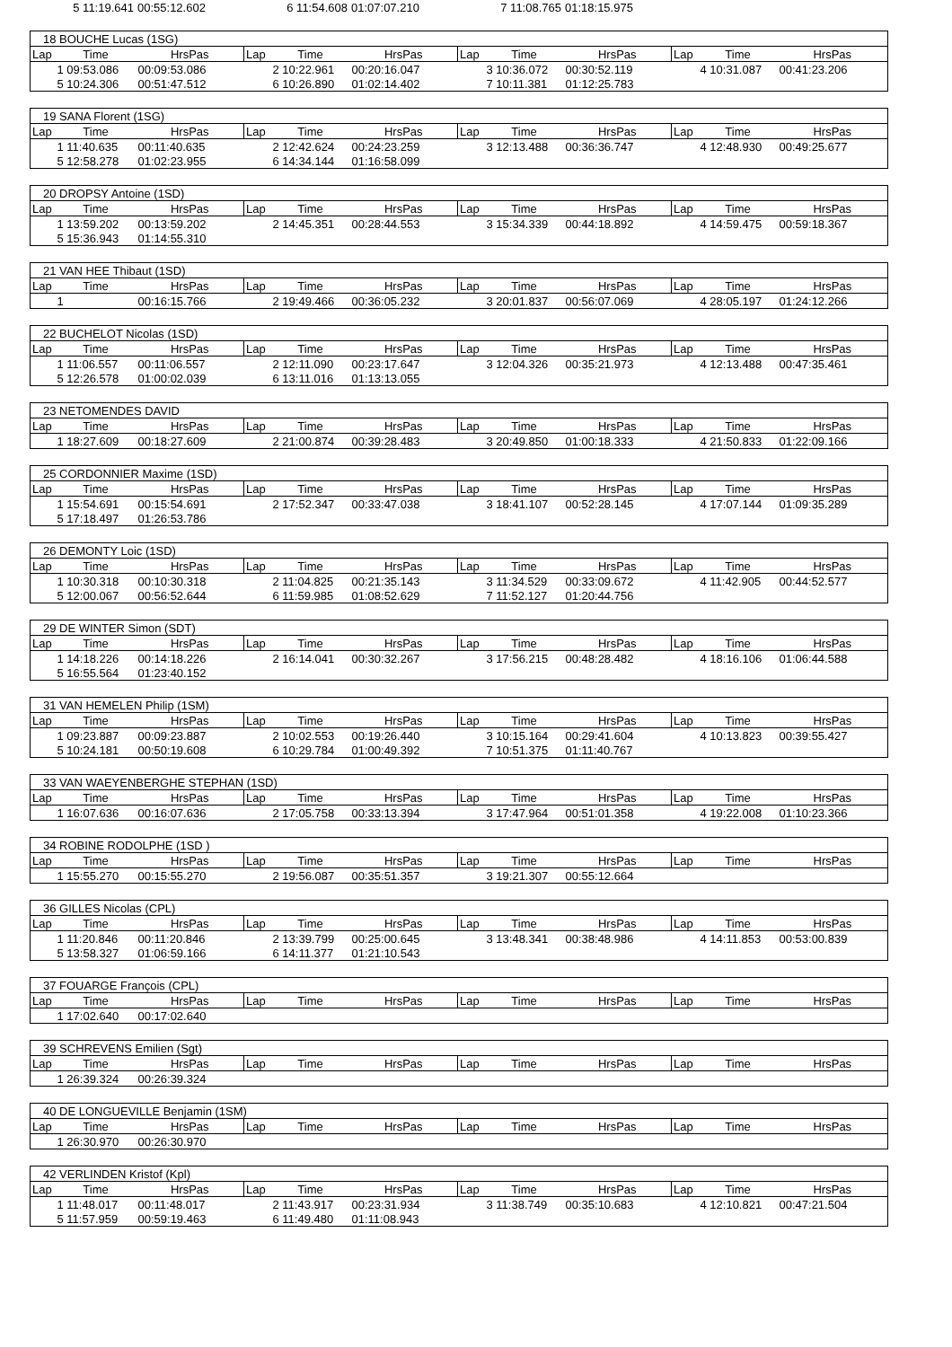| | 5 11:19.641 | 00:55:12.602 | | 6 11:54.608 | 01:07:07.210 | | 7 11:08.765 | 01:18:15.975 | |
| 18 BOUCHE Lucas (1SG) | | | | | | | | | | | |
| Lap | Time | HrsPas | Lap | Time | HrsPas | Lap | Time | HrsPas | Lap | Time | HrsPas |
| | 1 09:53.086 | 00:09:53.086 | | 2 10:22.961 | 00:20:16.047 | | 3 10:36.072 | 00:30:52.119 | | 4 10:31.087 | 00:41:23.206 |
| | 5 10:24.306 | 00:51:47.512 | | 6 10:26.890 | 01:02:14.402 | | 7 10:11.381 | 01:12:25.783 | | | |
| 19 SANA Florent (1SG) | | | | | | | | | | | |
| Lap | Time | HrsPas | Lap | Time | HrsPas | Lap | Time | HrsPas | Lap | Time | HrsPas |
| | 1 11:40.635 | 00:11:40.635 | | 2 12:42.624 | 00:24:23.259 | | 3 12:13.488 | 00:36:36.747 | | 4 12:48.930 | 00:49:25.677 |
| | 5 12:58.278 | 01:02:23.955 | | 6 14:34.144 | 01:16:58.099 | | | | | | |
| 20 DROPSY Antoine (1SD) | | | | | | | | | | | |
| Lap | Time | HrsPas | Lap | Time | HrsPas | Lap | Time | HrsPas | Lap | Time | HrsPas |
| | 1 13:59.202 | 00:13:59.202 | | 2 14:45.351 | 00:28:44.553 | | 3 15:34.339 | 00:44:18.892 | | 4 14:59.475 | 00:59:18.367 |
| | 5 15:36.943 | 01:14:55.310 | | | | | | | | | |
| 21 VAN HEE Thibaut (1SD) | | | | | | | | | | | |
| Lap | Time | HrsPas | Lap | Time | HrsPas | Lap | Time | HrsPas | Lap | Time | HrsPas |
| | 1 | 00:16:15.766 | | 2 19:49.466 | 00:36:05.232 | | 3 20:01.837 | 00:56:07.069 | | 4 28:05.197 | 01:24:12.266 |
| 22 BUCHELOT Nicolas (1SD) | | | | | | | | | | | |
| Lap | Time | HrsPas | Lap | Time | HrsPas | Lap | Time | HrsPas | Lap | Time | HrsPas |
| | 1 11:06.557 | 00:11:06.557 | | 2 12:11.090 | 00:23:17.647 | | 3 12:04.326 | 00:35:21.973 | | 4 12:13.488 | 00:47:35.461 |
| | 5 12:26.578 | 01:00:02.039 | | 6 13:11.016 | 01:13:13.055 | | | | | | |
| 23 NETOMENDES DAVID | | | | | | | | | | | |
| Lap | Time | HrsPas | Lap | Time | HrsPas | Lap | Time | HrsPas | Lap | Time | HrsPas |
| | 1 18:27.609 | 00:18:27.609 | | 2 21:00.874 | 00:39:28.483 | | 3 20:49.850 | 01:00:18.333 | | 4 21:50.833 | 01:22:09.166 |
| 25 CORDONNIER Maxime (1SD) | | | | | | | | | | | |
| Lap | Time | HrsPas | Lap | Time | HrsPas | Lap | Time | HrsPas | Lap | Time | HrsPas |
| | 1 15:54.691 | 00:15:54.691 | | 2 17:52.347 | 00:33:47.038 | | 3 18:41.107 | 00:52:28.145 | | 4 17:07.144 | 01:09:35.289 |
| | 5 17:18.497 | 01:26:53.786 | | | | | | | | | |
| 26 DEMONTY Loic (1SD) | | | | | | | | | | | |
| Lap | Time | HrsPas | Lap | Time | HrsPas | Lap | Time | HrsPas | Lap | Time | HrsPas |
| | 1 10:30.318 | 00:10:30.318 | | 2 11:04.825 | 00:21:35.143 | | 3 11:34.529 | 00:33:09.672 | | 4 11:42.905 | 00:44:52.577 |
| | 5 12:00.067 | 00:56:52.644 | | 6 11:59.985 | 01:08:52.629 | | 7 11:52.127 | 01:20:44.756 | | | |
| 29 DE WINTER Simon (SDT) | | | | | | | | | | | |
| Lap | Time | HrsPas | Lap | Time | HrsPas | Lap | Time | HrsPas | Lap | Time | HrsPas |
| | 1 14:18.226 | 00:14:18.226 | | 2 16:14.041 | 00:30:32.267 | | 3 17:56.215 | 00:48:28.482 | | 4 18:16.106 | 01:06:44.588 |
| | 5 16:55.564 | 01:23:40.152 | | | | | | | | | |
| 31 VAN HEMELEN Philip (1SM) | | | | | | | | | | | |
| Lap | Time | HrsPas | Lap | Time | HrsPas | Lap | Time | HrsPas | Lap | Time | HrsPas |
| | 1 09:23.887 | 00:09:23.887 | | 2 10:02.553 | 00:19:26.440 | | 3 10:15.164 | 00:29:41.604 | | 4 10:13.823 | 00:39:55.427 |
| | 5 10:24.181 | 00:50:19.608 | | 6 10:29.784 | 01:00:49.392 | | 7 10:51.375 | 01:11:40.767 | | | |
| 33 VAN WAEYENBERGHE STEPHAN (1SD) | | | | | | | | | | | |
| Lap | Time | HrsPas | Lap | Time | HrsPas | Lap | Time | HrsPas | Lap | Time | HrsPas |
| | 1 16:07.636 | 00:16:07.636 | | 2 17:05.758 | 00:33:13.394 | | 3 17:47.964 | 00:51:01.358 | | 4 19:22.008 | 01:10:23.366 |
| 34 ROBINE RODOLPHE (1SD ) | | | | | | | | | | | |
| Lap | Time | HrsPas | Lap | Time | HrsPas | Lap | Time | HrsPas | Lap | Time | HrsPas |
| | 1 15:55.270 | 00:15:55.270 | | 2 19:56.087 | 00:35:51.357 | | 3 19:21.307 | 00:55:12.664 | | | |
| 36 GILLES Nicolas (CPL) | | | | | | | | | | | |
| Lap | Time | HrsPas | Lap | Time | HrsPas | Lap | Time | HrsPas | Lap | Time | HrsPas |
| | 1 11:20.846 | 00:11:20.846 | | 2 13:39.799 | 00:25:00.645 | | 3 13:48.341 | 00:38:48.986 | | 4 14:11.853 | 00:53:00.839 |
| | 5 13:58.327 | 01:06:59.166 | | 6 14:11.377 | 01:21:10.543 | | | | | | |
| 37 FOUARGE François (CPL) | | | | | | | | | | | |
| Lap | Time | HrsPas | Lap | Time | HrsPas | Lap | Time | HrsPas | Lap | Time | HrsPas |
| | 1 17:02.640 | 00:17:02.640 | | | | | | | | | |
| 39 SCHREVENS Emilien (Sgt) | | | | | | | | | | | |
| Lap | Time | HrsPas | Lap | Time | HrsPas | Lap | Time | HrsPas | Lap | Time | HrsPas |
| | 1 26:39.324 | 00:26:39.324 | | | | | | | | | |
| 40 DE LONGUEVILLE Benjamin (1SM) | | | | | | | | | | | |
| Lap | Time | HrsPas | Lap | Time | HrsPas | Lap | Time | HrsPas | Lap | Time | HrsPas |
| | 1 26:30.970 | 00:26:30.970 | | | | | | | | | |
| 42 VERLINDEN Kristof (Kpl) | | | | | | | | | | | |
| Lap | Time | HrsPas | Lap | Time | HrsPas | Lap | Time | HrsPas | Lap | Time | HrsPas |
| | 1 11:48.017 | 00:11:48.017 | | 2 11:43.917 | 00:23:31.934 | | 3 11:38.749 | 00:35:10.683 | | 4 12:10.821 | 00:47:21.504 |
| | 5 11:57.959 | 00:59:19.463 | | 6 11:49.480 | 01:11:08.943 | | | | | | |